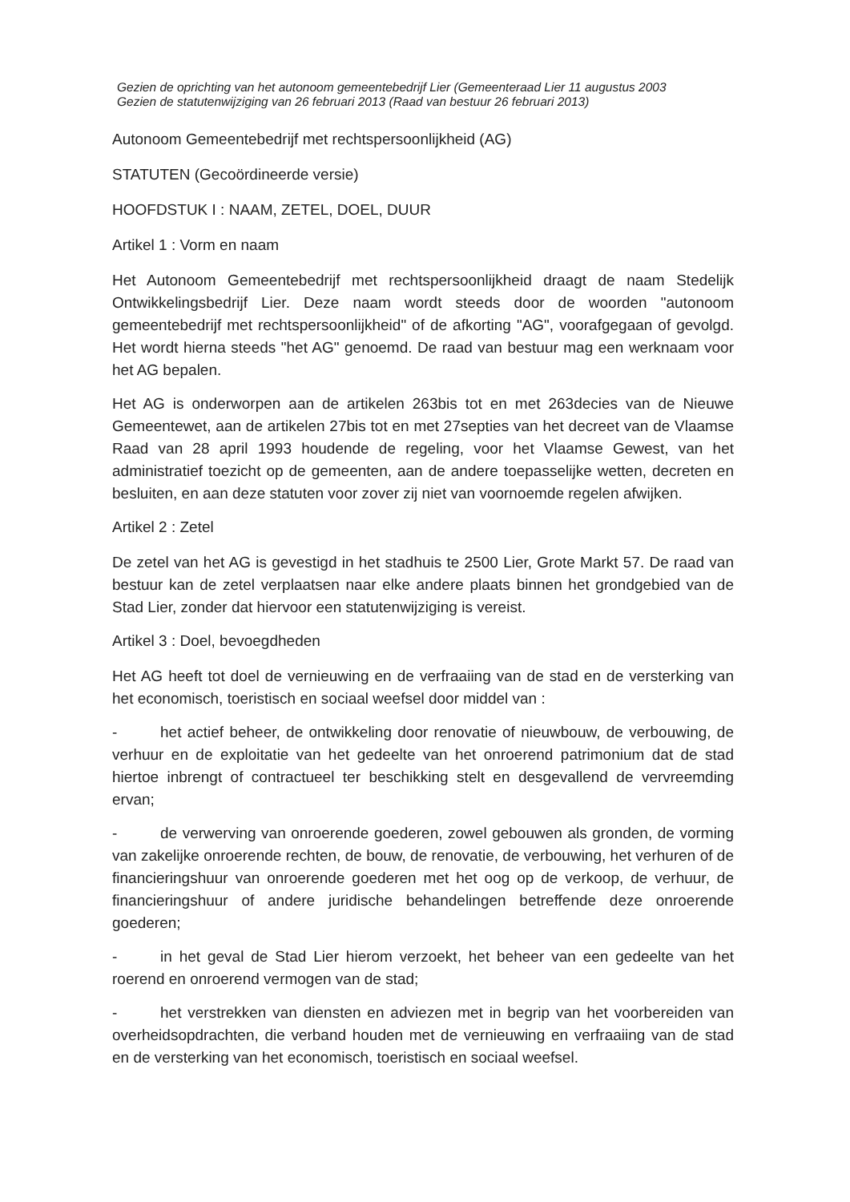Gezien de oprichting van het autonoom gemeentebedrijf Lier (Gemeenteraad Lier 11 augustus 2003
Gezien de statutenwijziging van 26 februari 2013 (Raad van bestuur 26 februari 2013)
Autonoom Gemeentebedrijf met rechtspersoonlijkheid (AG)
STATUTEN (Gecoördineerde versie)
HOOFDSTUK I : NAAM, ZETEL, DOEL, DUUR
Artikel 1 : Vorm en naam
Het Autonoom Gemeentebedrijf met rechtspersoonlijkheid draagt de naam Stedelijk Ontwikkelingsbedrijf Lier. Deze naam wordt steeds door de woorden "autonoom gemeentebedrijf met rechtspersoonlijkheid" of de afkorting "AG", voorafgegaan of gevolgd. Het wordt hierna steeds "het AG" genoemd. De raad van bestuur mag een werknaam voor het AG bepalen.
Het AG is onderworpen aan de artikelen 263bis tot en met 263decies van de Nieuwe Gemeentewet, aan de artikelen 27bis tot en met 27septies van het decreet van de Vlaamse Raad van 28 april 1993 houdende de regeling, voor het Vlaamse Gewest, van het administratief toezicht op de gemeenten, aan de andere toepasselijke wetten, decreten en besluiten, en aan deze statuten voor zover zij niet van voornoemde regelen afwijken.
Artikel 2 : Zetel
De zetel van het AG is gevestigd in het stadhuis te 2500 Lier, Grote Markt 57. De raad van bestuur kan de zetel verplaatsen naar elke andere plaats binnen het grondgebied van de Stad Lier, zonder dat hiervoor een statutenwijziging is vereist.
Artikel 3 : Doel, bevoegdheden
Het AG heeft tot doel de vernieuwing en de verfraaiing van de stad en de versterking van het economisch, toeristisch en sociaal weefsel door middel van :
- het actief beheer, de ontwikkeling door renovatie of nieuwbouw, de verbouwing, de verhuur en de exploitatie van het gedeelte van het onroerend patrimonium dat de stad hiertoe inbrengt of contractueel ter beschikking stelt en desgevallend de vervreemding ervan;
- de verwerving van onroerende goederen, zowel gebouwen als gronden, de vorming van zakelijke onroerende rechten, de bouw, de renovatie, de verbouwing, het verhuren of de financieringshuur van onroerende goederen met het oog op de verkoop, de verhuur, de financieringshuur of andere juridische behandelingen betreffende deze onroerende goederen;
- in het geval de Stad Lier hierom verzoekt, het beheer van een gedeelte van het roerend en onroerend vermogen van de stad;
- het verstrekken van diensten en adviezen met in begrip van het voorbereiden van overheidsopdrachten, die verband houden met de vernieuwing en verfraaiing van de stad en de versterking van het economisch, toeristisch en sociaal weefsel.